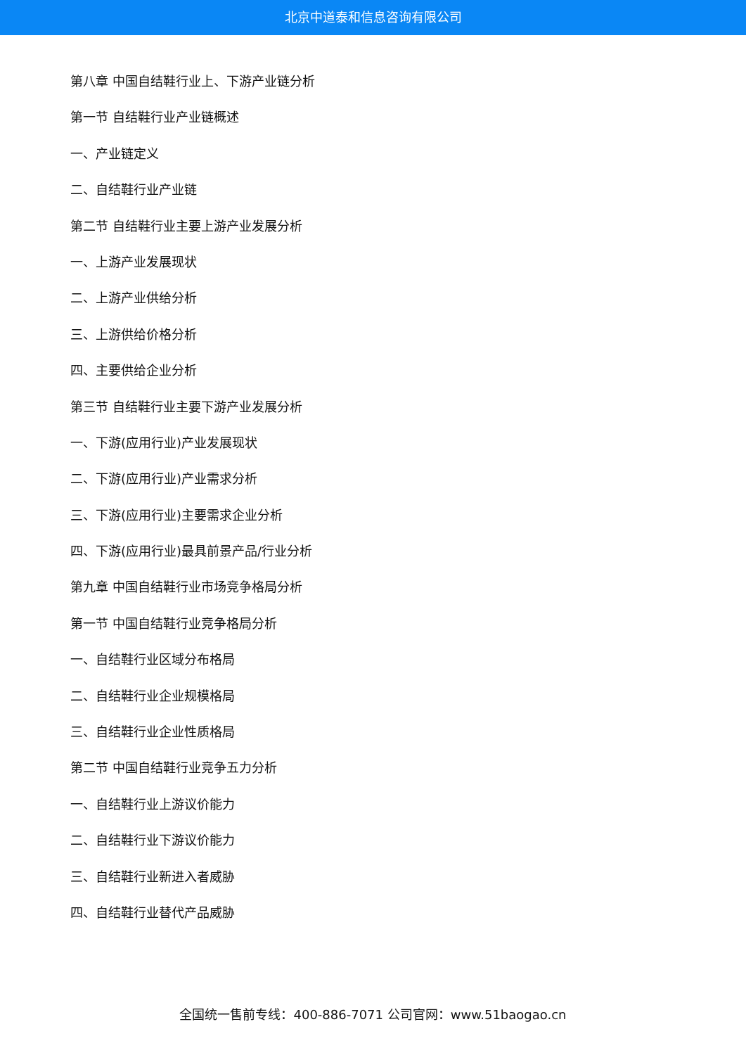北京中道泰和信息咨询有限公司
第八章 中国自结鞋行业上、下游产业链分析
第一节 自结鞋行业产业链概述
一、产业链定义
二、自结鞋行业产业链
第二节 自结鞋行业主要上游产业发展分析
一、上游产业发展现状
二、上游产业供给分析
三、上游供给价格分析
四、主要供给企业分析
第三节 自结鞋行业主要下游产业发展分析
一、下游(应用行业)产业发展现状
二、下游(应用行业)产业需求分析
三、下游(应用行业)主要需求企业分析
四、下游(应用行业)最具前景产品/行业分析
第九章 中国自结鞋行业市场竞争格局分析
第一节 中国自结鞋行业竞争格局分析
一、自结鞋行业区域分布格局
二、自结鞋行业企业规模格局
三、自结鞋行业企业性质格局
第二节 中国自结鞋行业竞争五力分析
一、自结鞋行业上游议价能力
二、自结鞋行业下游议价能力
三、自结鞋行业新进入者威胁
四、自结鞋行业替代产品威胁
全国统一售前专线：400-886-7071 公司官网：www.51baogao.cn